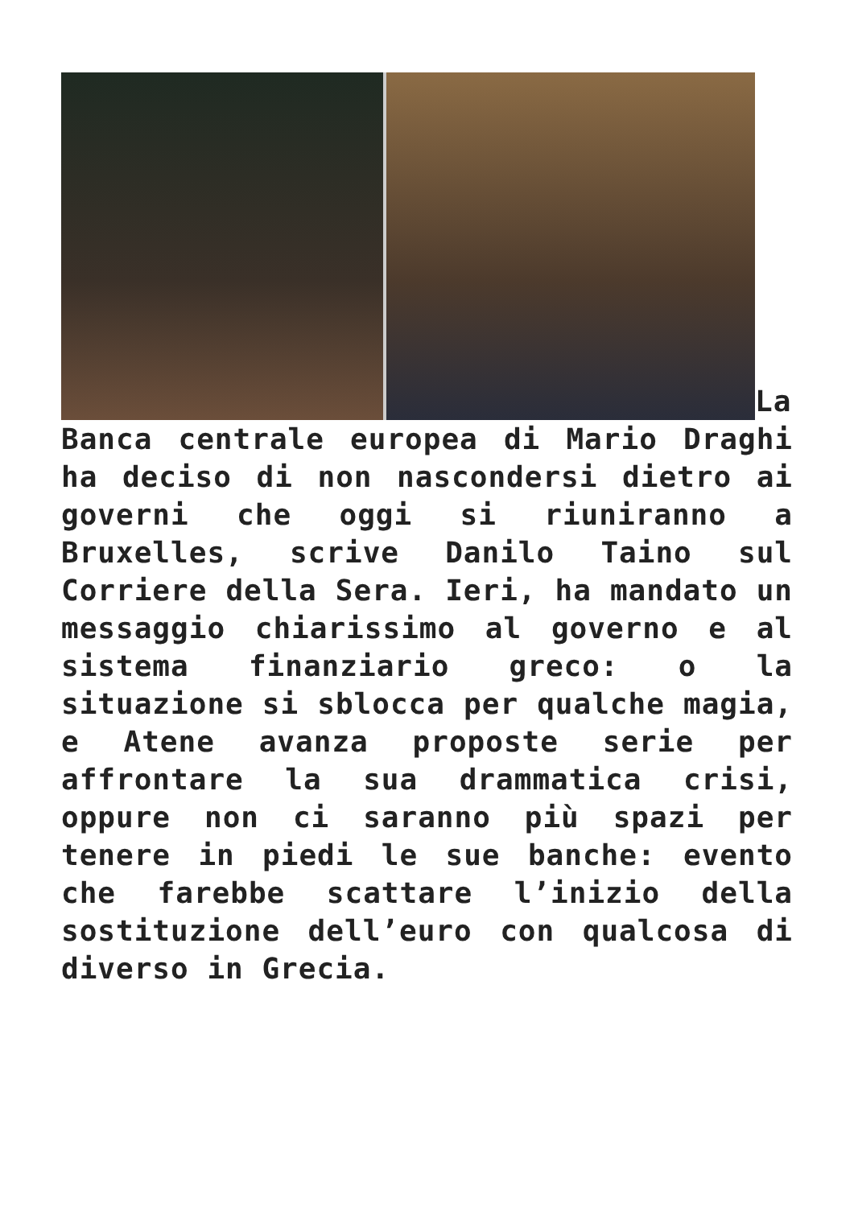La Banca centrale europea di Mario Draghi ha deciso di non nascondersi dietro ai governi che oggi si riuniranno a Bruxelles, scrive Danilo Taino sul Corriere della Sera. Ieri, ha mandato un messaggio chiarissimo al governo e al sistema finanziario greco: o la situazione si sblocca per qualche magia, e Atene avanza proposte serie per affrontare la sua drammatica crisi, oppure non ci saranno più spazi per tenere in piedi le sue banche: evento che farebbe scattare l’inizio della sostituzione dell’euro con qualcosa di diverso in Grecia.